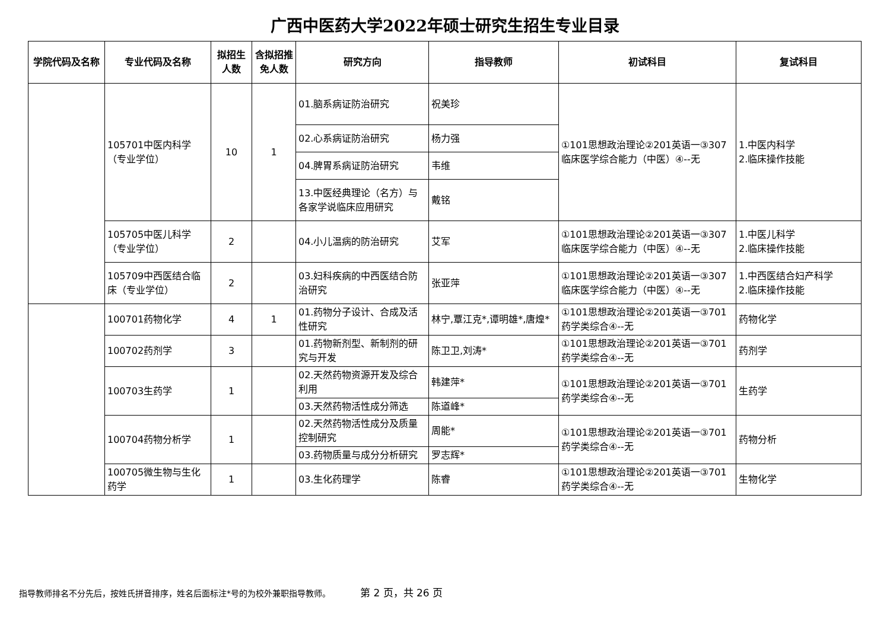广西中医药大学2022年硕士研究生招生专业目录
| 学院代码及名称 | 专业代码及名称 | 拟招生人数 | 含拟招推免人数 | 研究方向 | 指导教师 | 初试科目 | 复试科目 |
| --- | --- | --- | --- | --- | --- | --- | --- |
| | 105701中医内科学（专业学位） | 10 | 1 | 01.脑系病证防治研究 | 祝美珍 | ①101思想政治理论②201英语一③307临床医学综合能力（中医）④--无 | 1.中医内科学 2.临床操作技能 |
| | | | | 02.心系病证防治研究 | 杨力强 | | |
| | | | | 04.脾胃系病证防治研究 | 韦维 | | |
| | | | | 13.中医经典理论（名方）与各家学说临床应用研究 | 戴铭 | | |
| | 105705中医儿科学（专业学位） | 2 | | 04.小儿温病的防治研究 | 艾军 | ①101思想政治理论②201英语一③307临床医学综合能力（中医）④--无 | 1.中医儿科学 2.临床操作技能 |
| | 105709中西医结合临床（专业学位） | 2 | | 03.妇科疾病的中西医结合防治研究 | 张亚萍 | ①101思想政治理论②201英语一③307临床医学综合能力（中医）④--无 | 1.中西医结合妇产科学 2.临床操作技能 |
| | 100701药物化学 | 4 | 1 | 01.药物分子设计、合成及活性研究 | 林宁,覃江克*,谭明雄*,唐煌* | ①101思想政治理论②201英语一③701药学类综合④--无 | 药物化学 |
| | 100702药剂学 | 3 | | 01.药物新剂型、新制剂的研究与开发 | 陈卫卫,刘涛* | ①101思想政治理论②201英语一③701药学类综合④--无 | 药剂学 |
| | 100703生药学 | 1 | | 02.天然药物资源开发及综合利用 | 韩建萍* | ①101思想政治理论②201英语一③701药学类综合④--无 | 生药学 |
| | | | | 03.天然药物活性成分筛选 | 陈道峰* | | |
| | 100704药物分析学 | 1 | | 02.天然药物活性成分及质量控制研究 | 周能* | ①101思想政治理论②201英语一③701药学类综合④--无 | 药物分析 |
| | | | | 03.药物质量与成分分析研究 | 罗志辉* | | |
| | 100705微生物与生化药学 | 1 | | 03.生化药理学 | 陈睿 | ①101思想政治理论②201英语一③701药学类综合④--无 | 生物化学 |
指导教师排名不分先后，按姓氏拼音排序，姓名后面标注*号的为校外兼职指导教师。 第 2 页，共 26 页